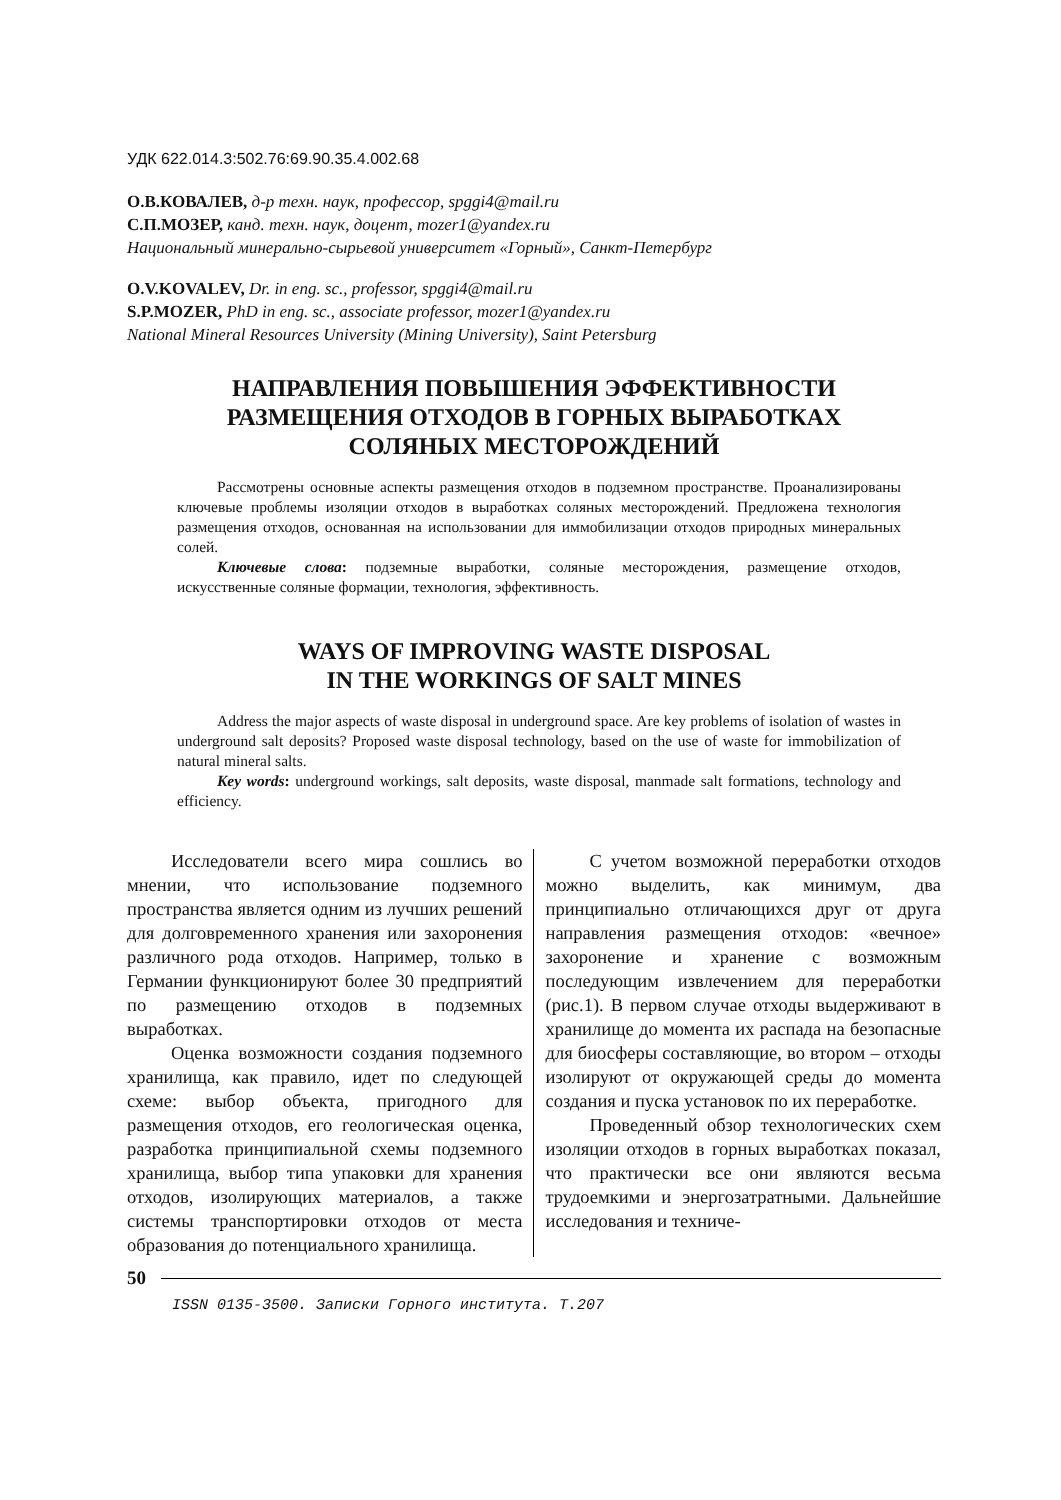УДК 622.014.3:502.76:69.90.35.4.002.68
О.В.КОВАЛЕВ, д-р техн. наук, профессор, spggi4@mail.ru
С.П.МОЗЕР, канд. техн. наук, доцент, mozer1@yandex.ru
Национальный минерально-сырьевой университет «Горный», Санкт-Петербург
O.V.KOVALEV, Dr. in eng. sc., professor, spggi4@mail.ru
S.P.MOZER, PhD in eng. sc., associate professor, mozer1@yandex.ru
National Mineral Resources University (Mining University), Saint Petersburg
НАПРАВЛЕНИЯ ПОВЫШЕНИЯ ЭФФЕКТИВНОСТИ
РАЗМЕЩЕНИЯ ОТХОДОВ В ГОРНЫХ ВЫРАБОТКАХ
СОЛЯНЫХ МЕСТОРОЖДЕНИЙ
Рассмотрены основные аспекты размещения отходов в подземном пространстве. Проанализированы ключевые проблемы изоляции отходов в выработках соляных месторождений. Предложена технология размещения отходов, основанная на использовании для иммобилизации отходов природных минеральных солей.
Ключевые слова: подземные выработки, соляные месторождения, размещение отходов, искусственные соляные формации, технология, эффективность.
WAYS OF IMPROVING WASTE DISPOSAL
IN THE WORKINGS OF SALT MINES
Address the major aspects of waste disposal in underground space. Are key problems of isolation of wastes in underground salt deposits? Proposed waste disposal technology, based on the use of waste for immobilization of natural mineral salts.
Key words: underground workings, salt deposits, waste disposal, manmade salt formations, technology and efficiency.
Исследователи всего мира сошлись во мнении, что использование подземного пространства является одним из лучших решений для долговременного хранения или захоронения различного рода отходов. Например, только в Германии функционируют более 30 предприятий по размещению отходов в подземных выработках.
Оценка возможности создания подземного хранилища, как правило, идет по следующей схеме: выбор объекта, пригодного для размещения отходов, его геологическая оценка, разработка принципиальной схемы подземного хранилища, выбор типа упаковки для хранения отходов, изолирующих материалов, а также системы транспортировки отходов от места образования до потенциального хранилища.
С учетом возможной переработки отходов можно выделить, как минимум, два принципиально отличающихся друг от друга направления размещения отходов: «вечное» захоронение и хранение с возможным последующим извлечением для переработки (рис.1). В первом случае отходы выдерживают в хранилище до момента их распада на безопасные для биосферы составляющие, во втором – отходы изолируют от окружающей среды до момента создания и пуска установок по их переработке.
Проведенный обзор технологических схем изоляции отходов в горных выработках показал, что практически все они являются весьма трудоемкими и энергозатратными. Дальнейшие исследования и техниче-
50
ISSN 0135-3500. Записки Горного института. Т.207